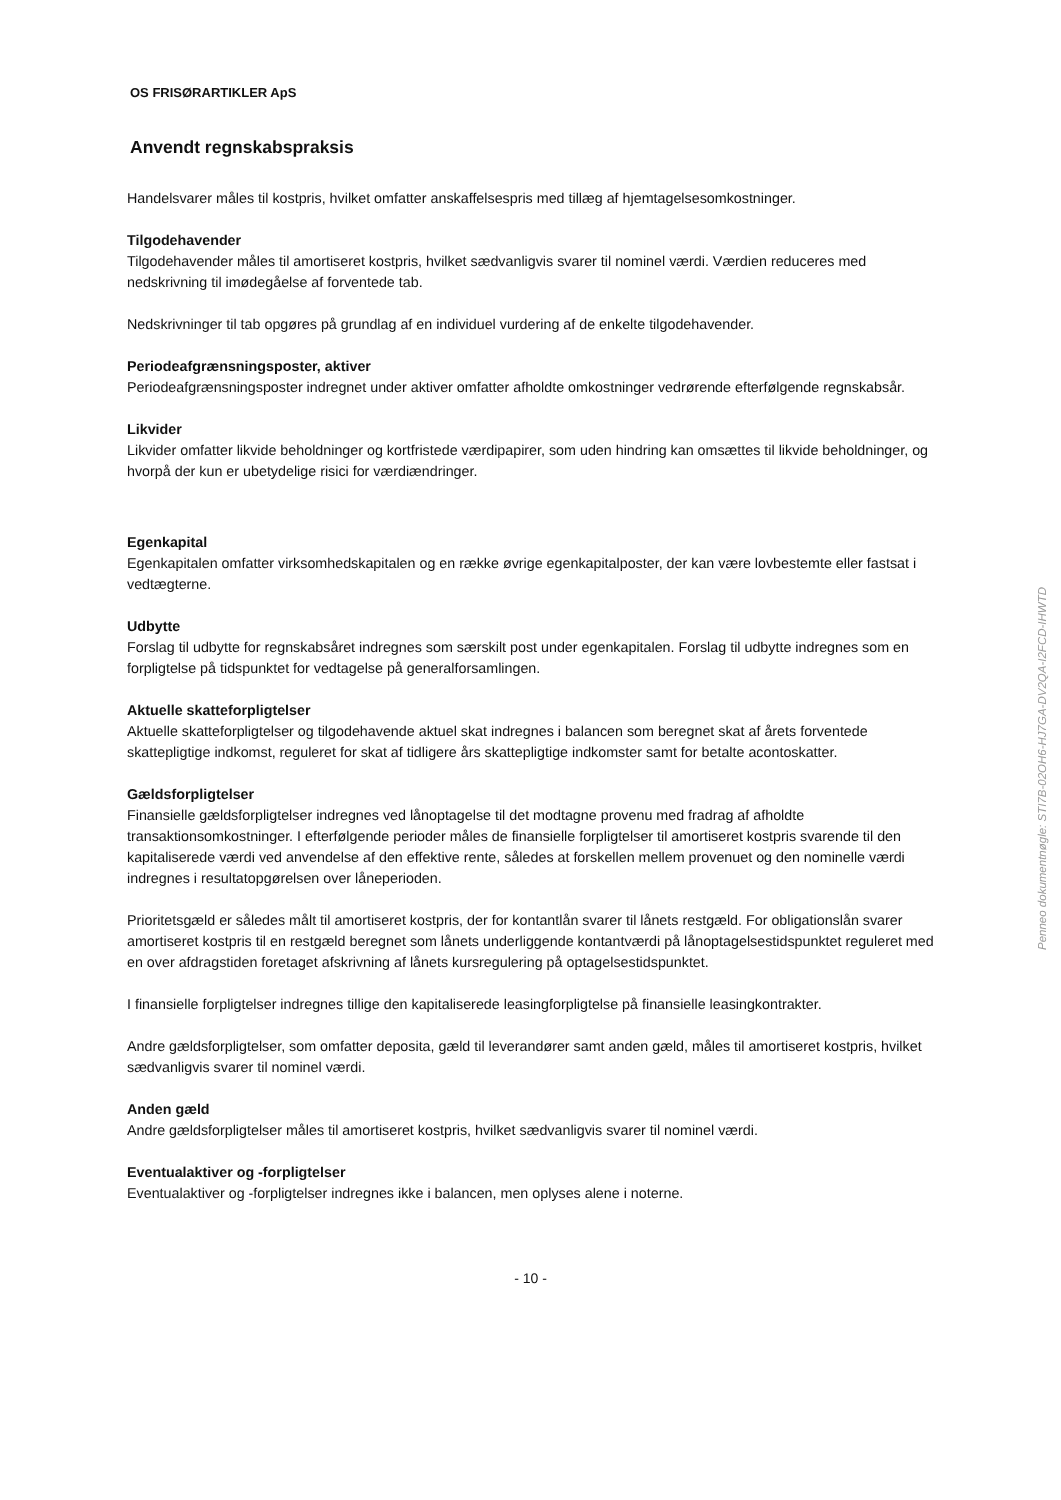OS FRISØRARTIKLER ApS
Anvendt regnskabspraksis
Handelsvarer måles til kostpris, hvilket omfatter anskaffelsespris med tillæg af hjemtagelsesomkostninger.
Tilgodehavender
Tilgodehavender måles til amortiseret kostpris, hvilket sædvanligvis svarer til nominel værdi. Værdien reduceres med nedskrivning til imødegåelse af forventede tab.
Nedskrivninger til tab opgøres på grundlag af en individuel vurdering af de enkelte tilgodehavender.
Periodeafgrænsningsposter, aktiver
Periodeafgrænsningsposter indregnet under aktiver omfatter afholdte omkostninger vedrørende efterfølgende regnskabsår.
Likvider
Likvider omfatter likvide beholdninger og kortfristede værdipapirer, som uden hindring kan omsættes til likvide beholdninger, og hvorpå der kun er ubetydelige risici for værdiændringer.
Egenkapital
Egenkapitalen omfatter virksomhedskapitalen og en række øvrige egenkapitalposter, der kan være lovbestemte eller fastsat i vedtægterne.
Udbytte
Forslag til udbytte for regnskabsåret indregnes som særskilt post under egenkapitalen. Forslag til udbytte indregnes som en forpligtelse på tidspunktet for vedtagelse på generalforsamlingen.
Aktuelle skatteforpligtelser
Aktuelle skatteforpligtelser og tilgodehavende aktuel skat indregnes i balancen som beregnet skat af årets forventede skattepligtige indkomst, reguleret for skat af tidligere års skattepligtige indkomster samt for betalte acontoskatter.
Gældsforpligtelser
Finansielle gældsforpligtelser indregnes ved lånoptagelse til det modtagne provenu med fradrag af afholdte transaktionsomkostninger. I efterfølgende perioder måles de finansielle forpligtelser til amortiseret kostpris svarende til den kapitaliserede værdi ved anvendelse af den effektive rente, således at forskellen mellem provenuet og den nominelle værdi indregnes i resultatopgørelsen over låneperioden.
Prioritetsgæld er således målt til amortiseret kostpris, der for kontantlån svarer til lånets restgæld. For obligationslån svarer amortiseret kostpris til en restgæld beregnet som lånets underliggende kontantværdi på lånoptagelsestidspunktet reguleret med en over afdragstiden foretaget afskrivning af lånets kursregulering på optagelsestidspunktet.
I finansielle forpligtelser indregnes tillige den kapitaliserede leasingforpligtelse på finansielle leasingkontrakter.
Andre gældsforpligtelser, som omfatter deposita, gæld til leverandører samt anden gæld, måles til amortiseret kostpris, hvilket sædvanligvis svarer til nominel værdi.
Anden gæld
Andre gældsforpligtelser måles til amortiseret kostpris, hvilket sædvanligvis svarer til nominel værdi.
Eventualaktiver og -forpligtelser
Eventualaktiver og -forpligtelser indregnes ikke i balancen, men oplyses alene i noterne.
- 10 -
Penneo dokumentnøgle: STI7B-02OH6-HJ7GA-DV2QA-I2FCD-IHWTD